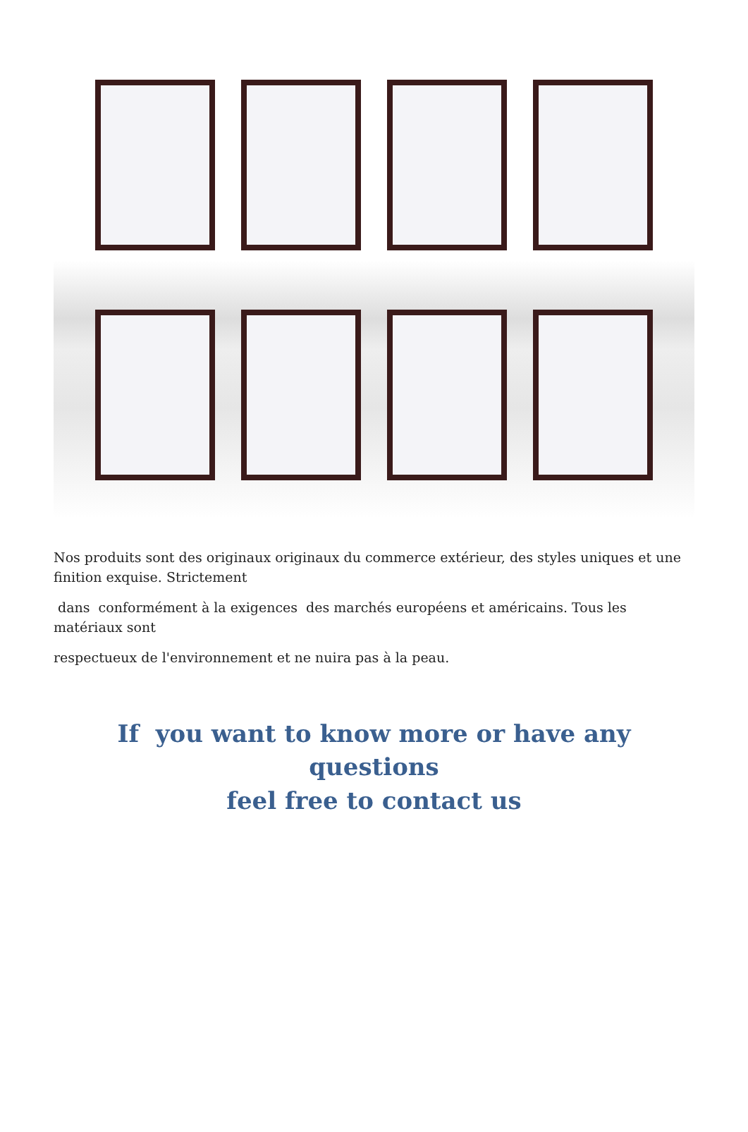Nos produits sont des originaux originaux du commerce extérieur, des styles uniques et une finition exquise. Strictement
dans conformément à la exigences des marchés européens et américains. Tous les matériaux sont
respectueux de l'environnement et ne nuira pas à la peau.
If you want to know more or have any questions
feel free to contact us